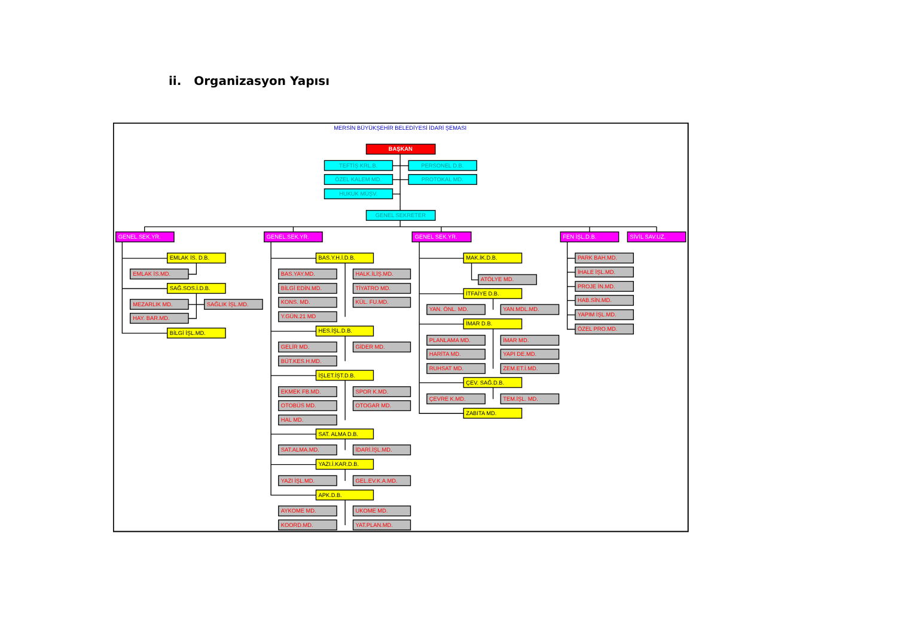ii. Organizasyon Yapısı
MERSİN BÜYÜKŞEHİR BELEDİYESİ İDARİ ŞEMASI
BAŞKAN
TEFTİŞ KRL.B.
PERSONEL D.B.
ÖZEL KALEM MD.
PROTOKAL MD.
HUKUK MÜŞV.
GENEL SEKRETER
GENEL.SEK.YR.
GENEL.SEK.YR.
GENEL SEK.YR.
FEN İŞL.D.B.
SİVİL SAV.UZ.
EMLAK İS. D.B.
EMLAK İS.MD.
SAĞ.SOS.İ.D.B.
MEZARLIK MD.
SAĞLIK İŞL.MD.
HAY. BAR.MD.
BİLGİ İŞL.MD.
BAS.Y.H.İ.D.B.
BAS.YAY.MD.
HALK.İLİŞ.MD.
BİLGİ EDİN.MD.
TİYATRO MD.
KONS. MD.
KÜL. FU.MD.
Y.GÜN.21 MD
HES.İŞL.D.B.
GELİR MD.
GİDER MD.
BÜT.KES.H.MD.
İŞLET.İŞT.D.B.
EKMEK FB.MD.
SPOR K.MD.
OTOBÜS MD.
OTOGAR MD.
HAL MD.
SAT. ALMA D.B.
SAT.ALMA.MD.
İDARİ.İŞL.MD.
YAZI.İ.KAR.D.B.
YAZI İŞL.MD.
GEL.EV.K.A.MD.
APK.D.B.
AYKOME MD.
UKOME MD.
KOORD.MD.
YAT.PLAN.MD.
MAK.İK.D.B.
ATÖLYE MD.
İTFAİYE D.B.
YAN. ÖNL. MD.
YAN.MDL.MD.
İMAR D.B.
PLANLAMA MD.
İMAR MD.
HARİTA MD.
YAPI DE.MD.
RUHSAT MD.
ZEM.ET.İ.MD.
ÇEV. SAĞ.D.B.
ÇEVRE K.MD.
TEM.İŞL. MD.
ZABITA MD.
PARK BAH.MD.
İHALE İŞL.MD.
PROJE İN.MD.
HAB.SİN.MD.
YAPIM İŞL.MD.
ÖZEL PRO.MD.